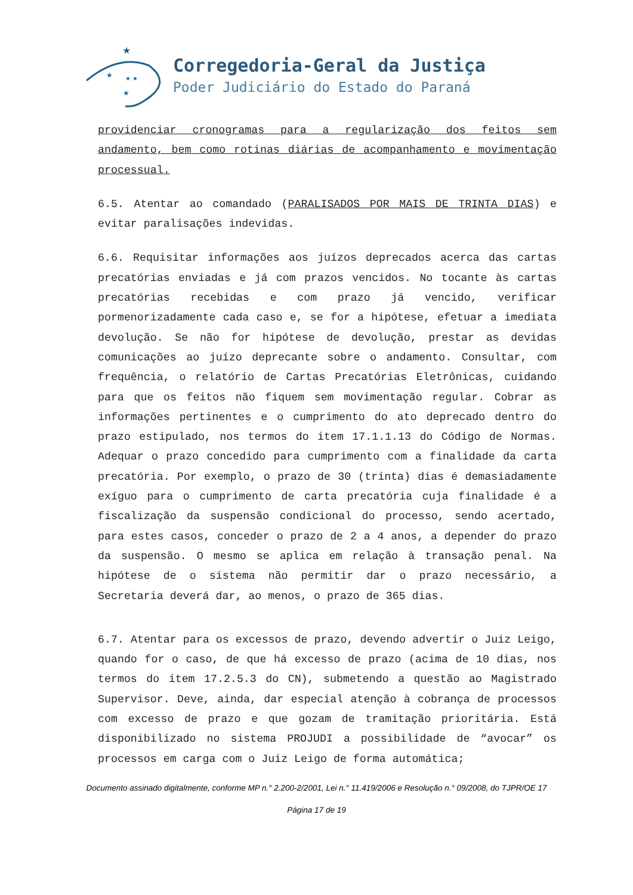★
★
★ ★
★
Corregedoria-Geral da Justiça
Poder Judiciário do Estado do Paraná
providenciar cronogramas para a regularização dos feitos sem andamento, bem como rotinas diárias de acompanhamento e movimentação processual.
6.5. Atentar ao comandado (PARALISADOS POR MAIS DE TRINTA DIAS) e evitar paralisações indevidas.
6.6. Requisitar informações aos juízos deprecados acerca das cartas precatórias enviadas e já com prazos vencidos. No tocante às cartas precatórias recebidas e com prazo já vencido, verificar pormenorizadamente cada caso e, se for a hipótese, efetuar a imediata devolução. Se não for hipótese de devolução, prestar as devidas comunicações ao juízo deprecante sobre o andamento. Consultar, com frequência, o relatório de Cartas Precatórias Eletrônicas, cuidando para que os feitos não fiquem sem movimentação regular. Cobrar as informações pertinentes e o cumprimento do ato deprecado dentro do prazo estipulado, nos termos do item 17.1.1.13 do Código de Normas. Adequar o prazo concedido para cumprimento com a finalidade da carta precatória. Por exemplo, o prazo de 30 (trinta) dias é demasiadamente exíguo para o cumprimento de carta precatória cuja finalidade é a fiscalização da suspensão condicional do processo, sendo acertado, para estes casos, conceder o prazo de 2 a 4 anos, a depender do prazo da suspensão. O mesmo se aplica em relação à transação penal. Na hipótese de o sistema não permitir dar o prazo necessário, a Secretaria deverá dar, ao menos, o prazo de 365 dias.
6.7. Atentar para os excessos de prazo, devendo advertir o Juiz Leigo, quando for o caso, de que há excesso de prazo (acima de 10 dias, nos termos do item 17.2.5.3 do CN), submetendo a questão ao Magistrado Supervisor. Deve, ainda, dar especial atenção à cobrança de processos com excesso de prazo e que gozam de tramitação prioritária. Está disponibilizado no sistema PROJUDI a possibilidade de “avocar” os processos em carga com o Juiz Leigo de forma automática;
Documento assinado digitalmente, conforme MP n.° 2.200-2/2001, Lei n.° 11.419/2006 e Resolução n.° 09/2008, do TJPR/OE 17
Página 17 de 19